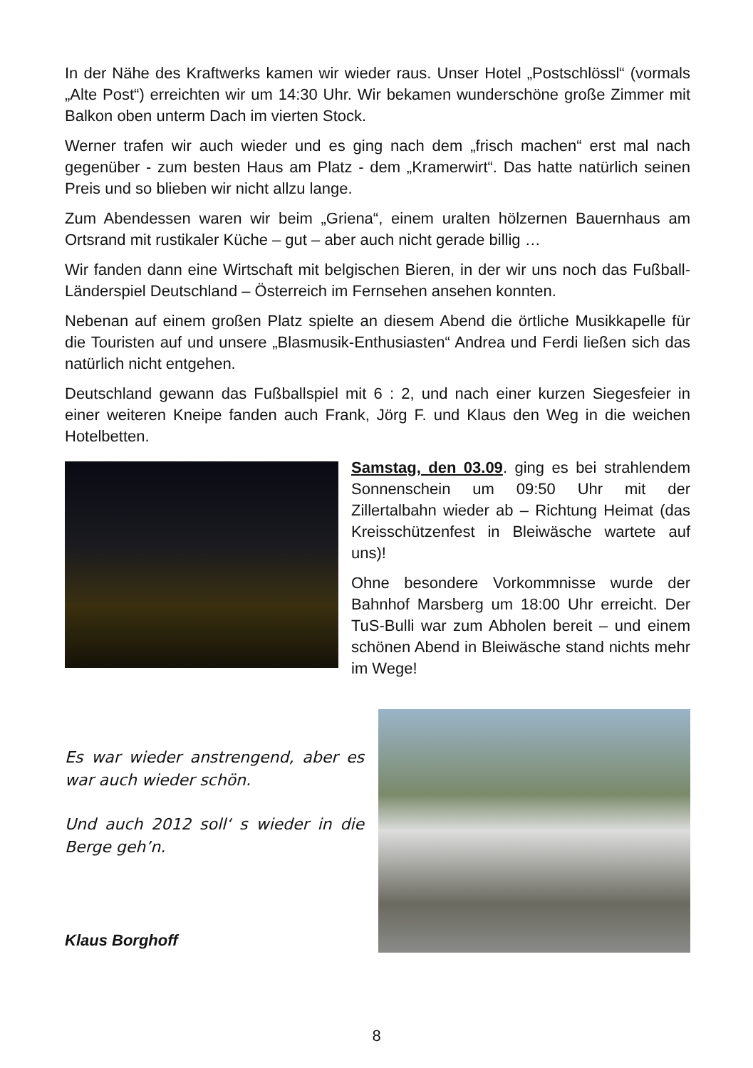In der Nähe des Kraftwerks kamen wir wieder raus. Unser Hotel „Postschlössl“ (vormals „Alte Post“) erreichten wir um 14:30 Uhr. Wir bekamen wunderschöne große Zimmer mit Balkon oben unterm Dach im vierten Stock.
Werner trafen wir auch wieder und es ging nach dem „frisch machen“ erst mal nach gegenüber - zum besten Haus am Platz - dem „Kramerwirt“. Das hatte natürlich seinen Preis und so blieben wir nicht allzu lange.
Zum Abendessen waren wir beim „Griena“, einem uralten hölzernen Bauernhaus am Ortsrand mit rustikaler Küche – gut – aber auch nicht gerade billig …
Wir fanden dann eine Wirtschaft mit belgischen Bieren, in der wir uns noch das Fußball-Länderspiel Deutschland – Österreich im Fernsehen ansehen konnten.
Nebenan auf einem großen Platz spielte an diesem Abend die örtliche Musikkapelle für die Touristen auf und unsere „Blasmusik-Enthusiasten“ Andrea und Ferdi ließen sich das natürlich nicht entgehen.
Deutschland gewann das Fußballspiel mit 6 : 2, und nach einer kurzen Siegesfeier in einer weiteren Kneipe fanden auch Frank, Jörg F. und Klaus den Weg in die weichen Hotelbetten.
Samstag, den 03.09. ging es bei strahlendem Sonnenschein um 09:50 Uhr mit der Zillertalbahn wieder ab – Richtung Heimat (das Kreisschützenfest in Bleiwäsche wartete auf uns)!
Ohne besondere Vorkommnisse wurde der Bahnhof Marsberg um 18:00 Uhr erreicht. Der TuS-Bulli war zum Abholen bereit – und einem schönen Abend in Bleiwäsche stand nichts mehr im Wege!
Es war wieder anstrengend, aber es war auch wieder schön.
Und auch 2012 soll‘ s wieder in die Berge geh’n.
Klaus Borghoff
8